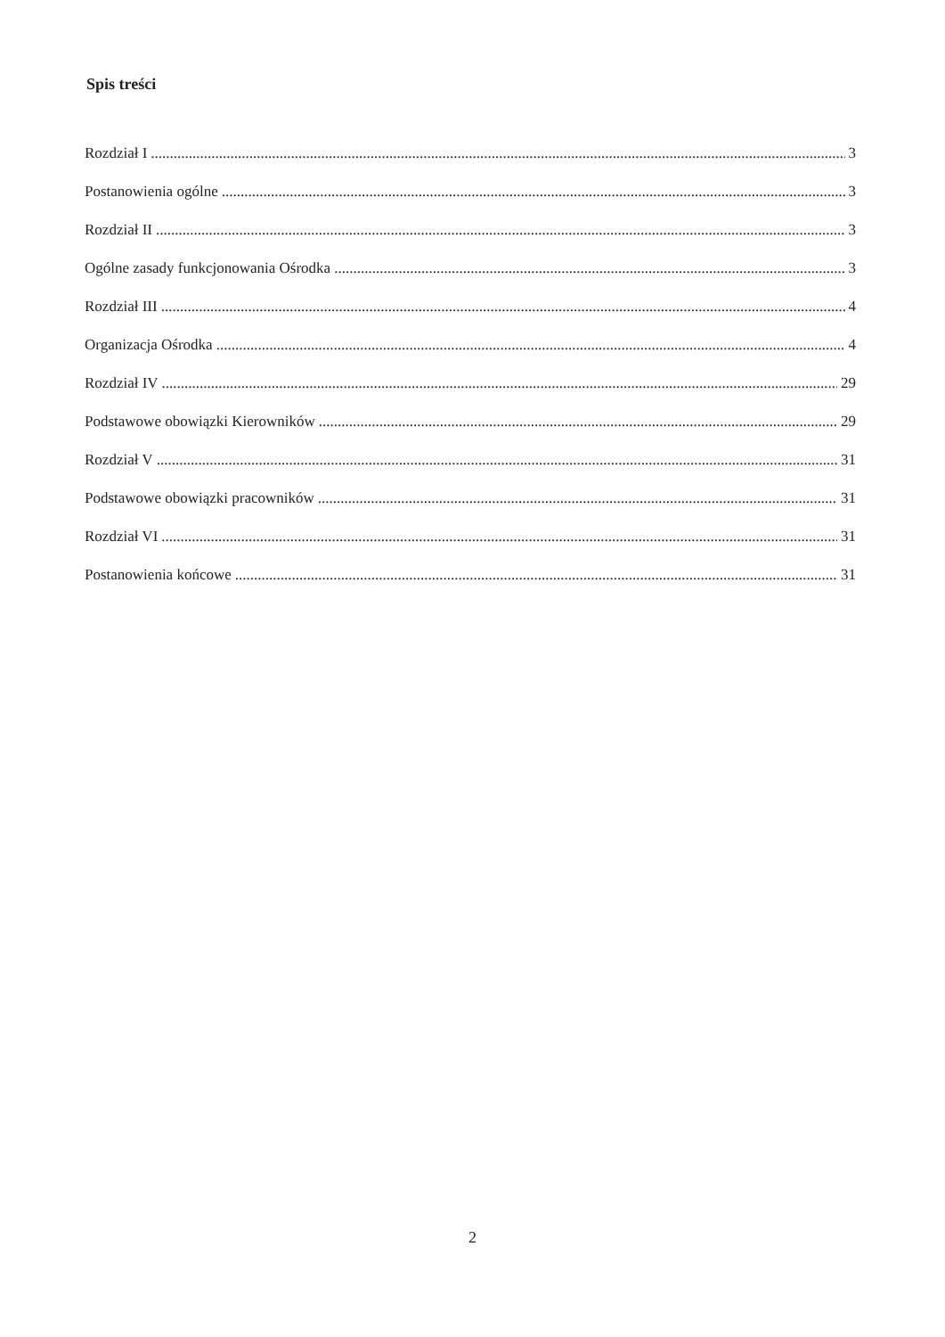Spis treści
Rozdział I 3
Postanowienia ogólne 3
Rozdział II 3
Ogólne zasady funkcjonowania Ośrodka 3
Rozdział III 4
Organizacja Ośrodka 4
Rozdział IV 29
Podstawowe obowiązki Kierowników 29
Rozdział V 31
Podstawowe obowiązki pracowników 31
Rozdział VI 31
Postanowienia końcowe 31
2